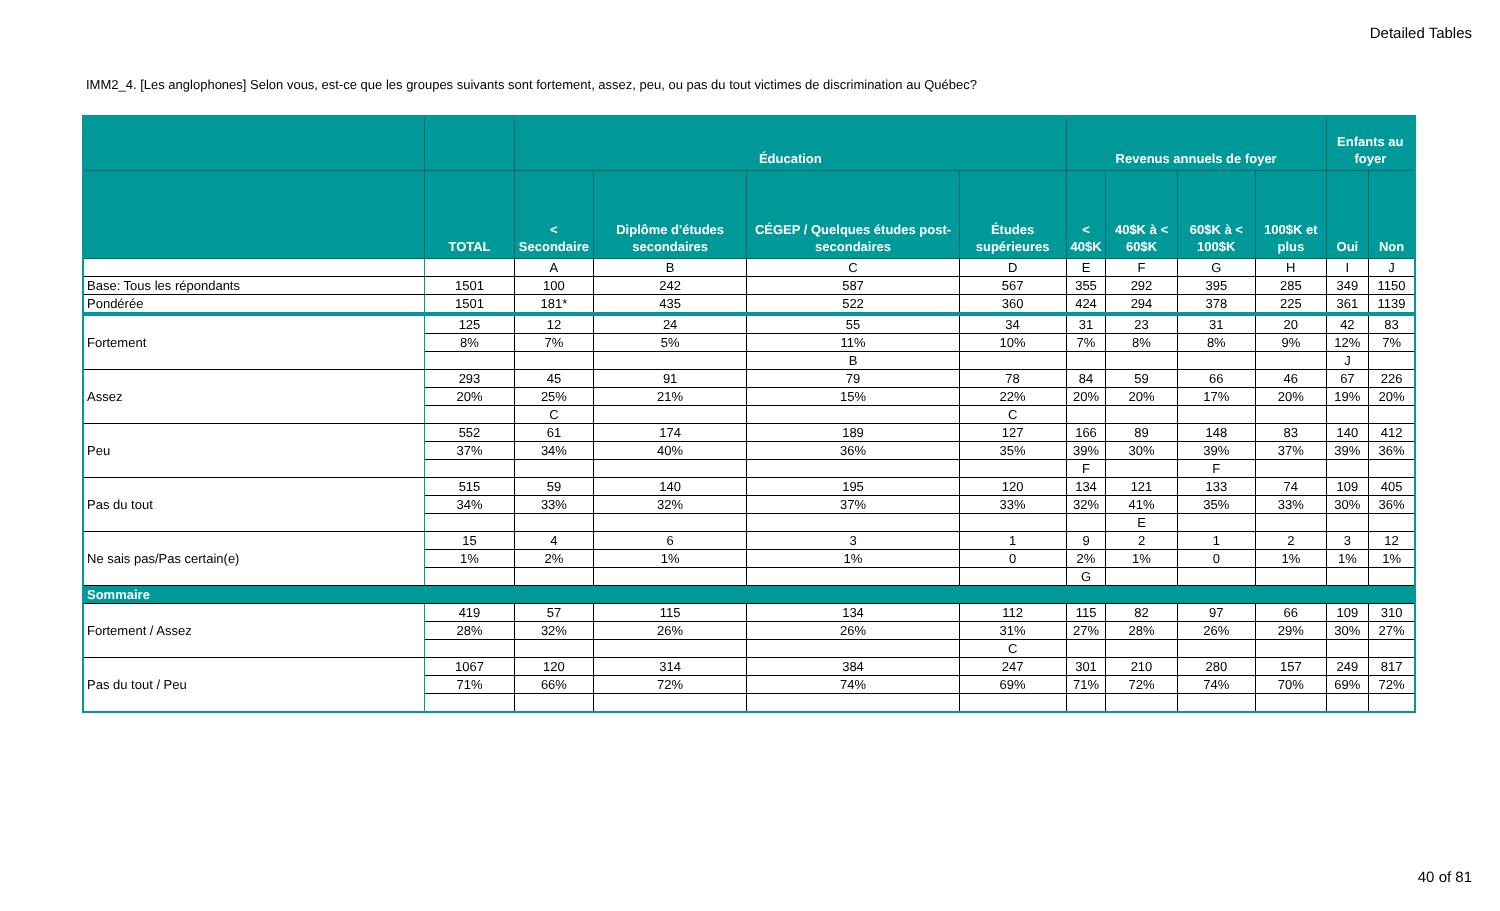Detailed Tables
IMM2_4. [Les anglophones] Selon vous, est-ce que les groupes suivants sont fortement, assez, peu, ou pas du tout victimes de discrimination au Québec?
| | | Éducation | | | | Revenus annuels de foyer | | | | Enfants au foyer | |
| --- | --- | --- | --- | --- | --- | --- | --- | --- | --- | --- | --- |
| | TOTAL | < Secondaire | Diplôme d'études secondaires | CÉGEP / Quelques études post-secondaires | Études supérieures | < 40$K | 40$K à < 60$K | 60$K à < 100$K | 100$K et plus | Oui | Non |
| | | A | B | C | D | E | F | G | H | I | J |
| Base: Tous les répondants | 1501 | 100 | 242 | 587 | 567 | 355 | 292 | 395 | 285 | 349 | 1150 |
| Pondérée | 1501 | 181* | 435 | 522 | 360 | 424 | 294 | 378 | 225 | 361 | 1139 |
| Fortement | 125 | 12 | 24 | 55 | 34 | 31 | 23 | 31 | 20 | 42 | 83 |
| | 8% | 7% | 5% | 11% | 10% | 7% | 8% | 8% | 9% | 12% | 7% |
| | | | | B | | | | | | J | |
| Assez | 293 | 45 | 91 | 79 | 78 | 84 | 59 | 66 | 46 | 67 | 226 |
| | 20% | 25% | 21% | 15% | 22% | 20% | 20% | 17% | 20% | 19% | 20% |
| | | C | | | C | | | | | | |
| Peu | 552 | 61 | 174 | 189 | 127 | 166 | 89 | 148 | 83 | 140 | 412 |
| | 37% | 34% | 40% | 36% | 35% | 39% | 30% | 39% | 37% | 39% | 36% |
| | | | | | | F | | F | | | |
| Pas du tout | 515 | 59 | 140 | 195 | 120 | 134 | 121 | 133 | 74 | 109 | 405 |
| | 34% | 33% | 32% | 37% | 33% | 32% | 41% | 35% | 33% | 30% | 36% |
| | | | | | | | E | | | | |
| Ne sais pas/Pas certain(e) | 15 | 4 | 6 | 3 | 1 | 9 | 2 | 1 | 2 | 3 | 12 |
| | 1% | 2% | 1% | 1% | 0 | 2% | 1% | 0 | 1% | 1% | 1% |
| | | | | | | G | | | | | |
| Sommaire | | | | | | | | | | | |
| Fortement / Assez | 419 | 57 | 115 | 134 | 112 | 115 | 82 | 97 | 66 | 109 | 310 |
| | 28% | 32% | 26% | 26% | 31% | 27% | 28% | 26% | 29% | 30% | 27% |
| | | | | | C | | | | | | |
| Pas du tout / Peu | 1067 | 120 | 314 | 384 | 247 | 301 | 210 | 280 | 157 | 249 | 817 |
| | 71% | 66% | 72% | 74% | 69% | 71% | 72% | 74% | 70% | 69% | 72% |
40 of 81